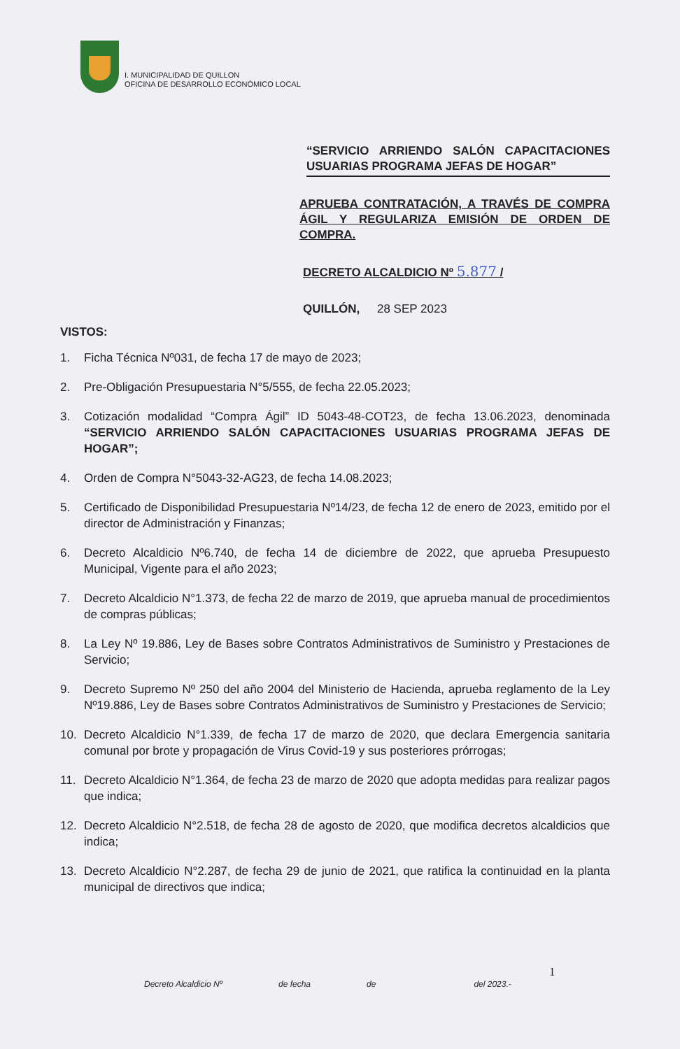I. MUNICIPALIDAD DE QUILLON
OFICINA DE DESARROLLO ECONÓMICO LOCAL
“SERVICIO ARRIENDO SALÓN CAPACITACIONES USUARIAS PROGRAMA JEFAS DE HOGAR”
APRUEBA CONTRATACIÓN, A TRAVÉS DE COMPRA ÁGIL Y REGULARIZA EMISIÓN DE ORDEN DE COMPRA.
DECRETO ALCALDICIO Nº 5.877 /
QUILLÓN, 28 SEP 2023
VISTOS:
1. Ficha Técnica Nº031, de fecha 17 de mayo de 2023;
2. Pre-Obligación Presupuestaria N°5/555, de fecha 22.05.2023;
3. Cotización modalidad “Compra Ágil” ID 5043-48-COT23, de fecha 13.06.2023, denominada “SERVICIO ARRIENDO SALÓN CAPACITACIONES USUARIAS PROGRAMA JEFAS DE HOGAR”;
4. Orden de Compra N°5043-32-AG23, de fecha 14.08.2023;
5. Certificado de Disponibilidad Presupuestaria Nº14/23, de fecha 12 de enero de 2023, emitido por el director de Administración y Finanzas;
6. Decreto Alcaldicio Nº6.740, de fecha 14 de diciembre de 2022, que aprueba Presupuesto Municipal, Vigente para el año 2023;
7. Decreto Alcaldicio N°1.373, de fecha 22 de marzo de 2019, que aprueba manual de procedimientos de compras públicas;
8. La Ley Nº 19.886, Ley de Bases sobre Contratos Administrativos de Suministro y Prestaciones de Servicio;
9. Decreto Supremo Nº 250 del año 2004 del Ministerio de Hacienda, aprueba reglamento de la Ley Nº19.886, Ley de Bases sobre Contratos Administrativos de Suministro y Prestaciones de Servicio;
10. Decreto Alcaldicio N°1.339, de fecha 17 de marzo de 2020, que declara Emergencia sanitaria comunal por brote y propagación de Virus Covid-19 y sus posteriores prórrogas;
11. Decreto Alcaldicio N°1.364, de fecha 23 de marzo de 2020 que adopta medidas para realizar pagos que indica;
12. Decreto Alcaldicio N°2.518, de fecha 28 de agosto de 2020, que modifica decretos alcaldicios que indica;
13. Decreto Alcaldicio N°2.287, de fecha 29 de junio de 2021, que ratifica la continuidad en la planta municipal de directivos que indica;
1
Decreto Alcaldicio Nº de fecha de del 2023.-